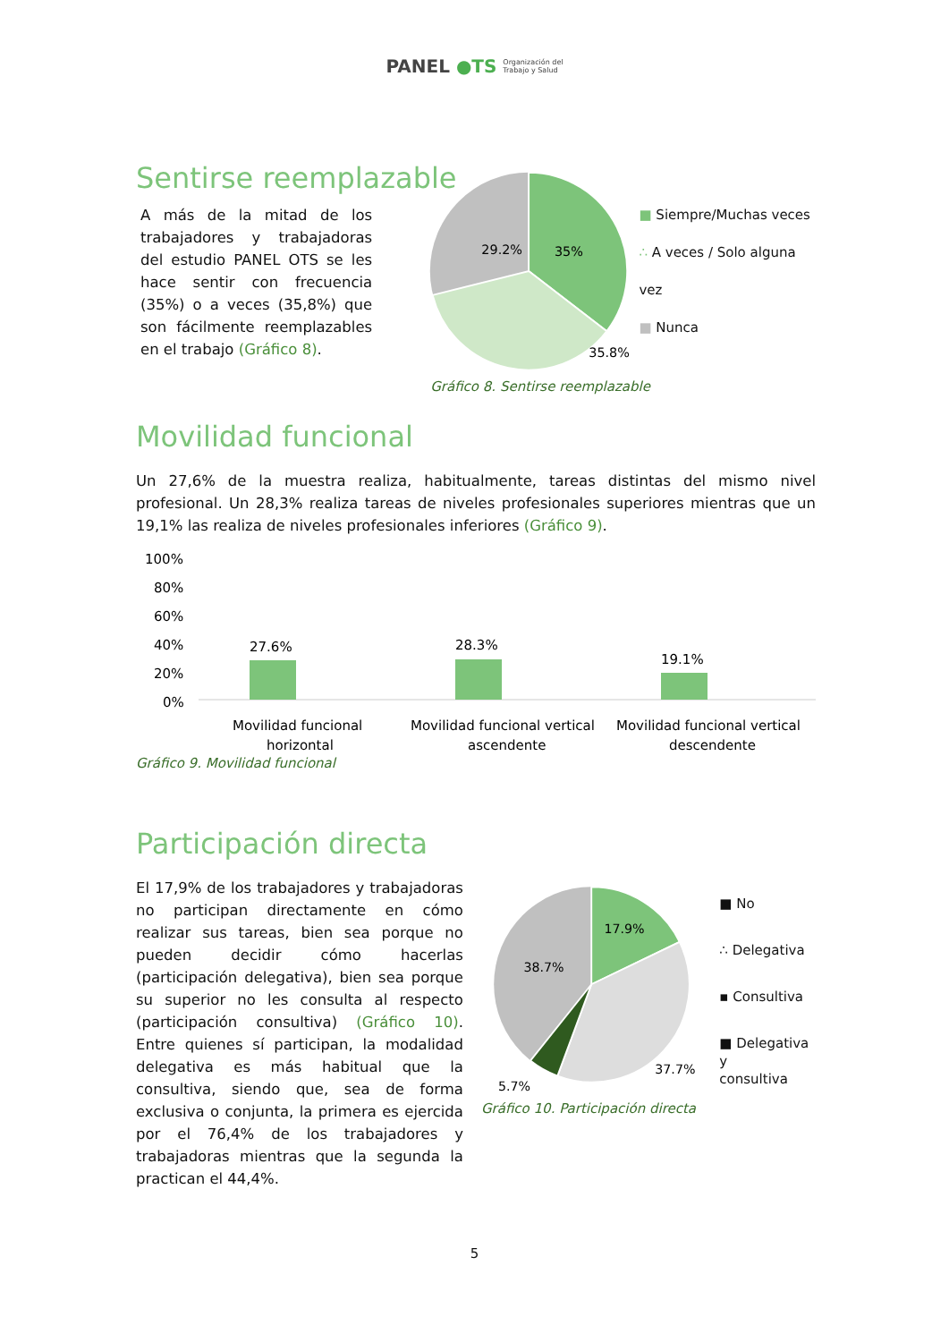PANEL ●TS Organización del
Trabajo y Salud
Sentirse reemplazable
A más de la mitad de los trabajadores y trabajadoras del estudio PANEL OTS se les hace sentir con frecuencia (35%) o a veces (35,8%) que son fácilmente reemplazables en el trabajo (Gráfico 8).
29.2%
35%
35.8%
■ Siempre/Muchas veces
∴ A veces / Solo alguna vez
■ Nunca
Gráfico 8. Sentirse reemplazable
Movilidad funcional
Un 27,6% de la muestra realiza, habitualmente, tareas distintas del mismo nivel profesional. Un 28,3% realiza tareas de niveles profesionales superiores mientras que un 19,1% las realiza de niveles profesionales inferiores (Gráfico 9).
100%
80%
60%
40%
20%
0%
27.6%
28.3%
19.1%
Movilidad funcional
horizontal
Movilidad funcional vertical
ascendente
Movilidad funcional vertical
descendente
Gráfico 9. Movilidad funcional
Participación directa
El 17,9% de los trabajadores y trabajadoras no participan directamente en cómo realizar sus tareas, bien sea porque no pueden decidir cómo hacerlas (participación delegativa), bien sea porque su superior no les consulta al respecto (participación consultiva) (Gráfico 10). Entre quienes sí participan, la modalidad delegativa es más habitual que la consultiva, siendo que, sea de forma exclusiva o conjunta, la primera es ejercida por el 76,4% de los trabajadores y trabajadoras mientras que la segunda la practican el 44,4%.
38.7%
17.9%
37.7%
5.7%
■ No
∴ Delegativa
▪ Consultiva
■ Delegativa y
consultiva
Gráfico 10. Participación directa
5